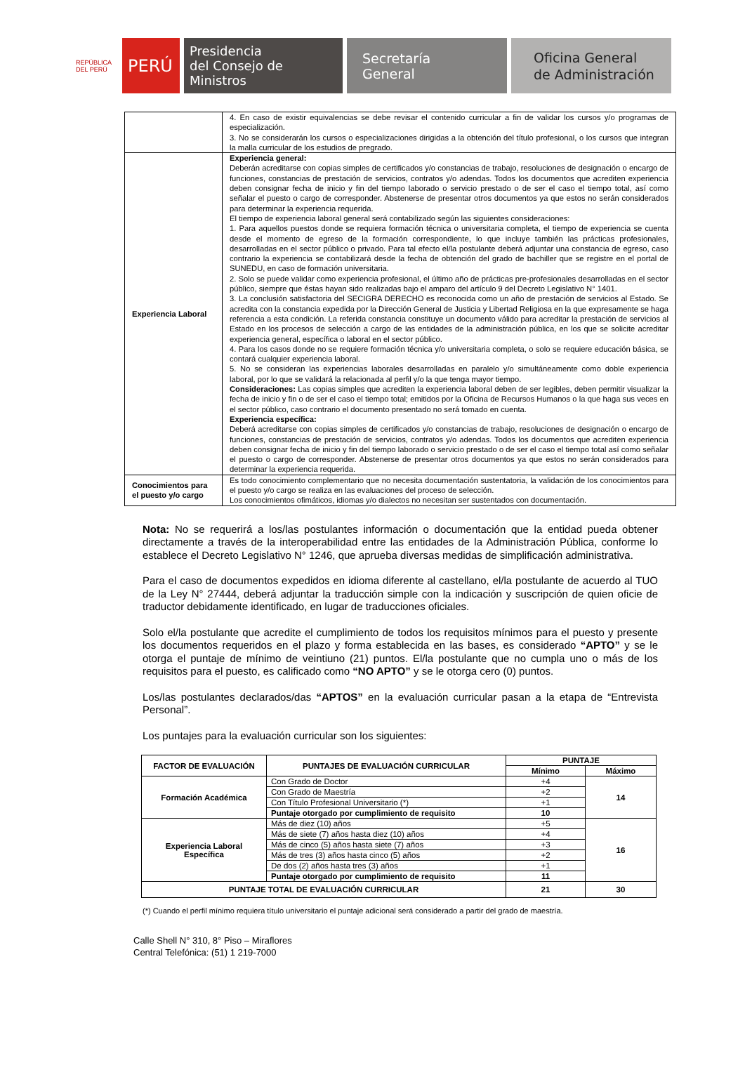REPÚBLICA DEL PERÚ
PERÚ
Presidencia
del Consejo de Ministros
Secretaría
General
Oficina General
de Administración
| | 4. En caso de existir equivalencias se debe revisar el contenido curricular a fin de validar los cursos y/o programas de especialización. 3. No se considerarán los cursos o especializaciones dirigidas a la obtención del título profesional, o los cursos que integran la malla curricular de los estudios de pregrado. |
| Experiencia Laboral | Experiencia general: Deberán acreditarse con copias simples de certificados y/o constancias de trabajo, resoluciones de designación o encargo de funciones, constancias de prestación de servicios, contratos y/o adendas. Todos los documentos que acrediten experiencia deben consignar fecha de inicio y fin del tiempo laborado o servicio prestado o de ser el caso el tiempo total, así como señalar el puesto o cargo de corresponder. Abstenerse de presentar otros documentos ya que estos no serán considerados para determinar la experiencia requerida. El tiempo de experiencia laboral general será contabilizado según las siguientes consideraciones: 1. Para aquellos puestos donde se requiera formación técnica o universitaria completa, el tiempo de experiencia se cuenta desde el momento de egreso de la formación correspondiente, lo que incluye también las prácticas profesionales, desarrolladas en el sector público o privado. Para tal efecto el/la postulante deberá adjuntar una constancia de egreso, caso contrario la experiencia se contabilizará desde la fecha de obtención del grado de bachiller que se registre en el portal de SUNEDU, en caso de formación universitaria. 2. Solo se puede validar como experiencia profesional, el último año de prácticas pre-profesionales desarrolladas en el sector público, siempre que éstas hayan sido realizadas bajo el amparo del artículo 9 del Decreto Legislativo N° 1401. 3. La conclusión satisfactoria del SECIGRA DERECHO es reconocida como un año de prestación de servicios al Estado. Se acredita con la constancia expedida por la Dirección General de Justicia y Libertad Religiosa en la que expresamente se haga referencia a esta condición. La referida constancia constituye un documento válido para acreditar la prestación de servicios al Estado en los procesos de selección a cargo de las entidades de la administración pública, en los que se solicite acreditar experiencia general, específica o laboral en el sector público. 4. Para los casos donde no se requiere formación técnica y/o universitaria completa, o solo se requiere educación básica, se contará cualquier experiencia laboral. 5. No se consideran las experiencias laborales desarrolladas en paralelo y/o simultáneamente como doble experiencia laboral, por lo que se validará la relacionada al perfil y/o la que tenga mayor tiempo. Consideraciones: Las copias simples que acrediten la experiencia laboral deben de ser legibles, deben permitir visualizar la fecha de inicio y fin o de ser el caso el tiempo total; emitidos por la Oficina de Recursos Humanos o la que haga sus veces en el sector público, caso contrario el documento presentado no será tomado en cuenta. Experiencia específica: Deberá acreditarse con copias simples de certificados y/o constancias de trabajo, resoluciones de designación o encargo de funciones, constancias de prestación de servicios, contratos y/o adendas. Todos los documentos que acrediten experiencia deben consignar fecha de inicio y fin del tiempo laborado o servicio prestado o de ser el caso el tiempo total así como señalar el puesto o cargo de corresponder. Abstenerse de presentar otros documentos ya que estos no serán considerados para determinar la experiencia requerida. |
| Conocimientos para el puesto y/o cargo | Es todo conocimiento complementario que no necesita documentación sustentatoria, la validación de los conocimientos para el puesto y/o cargo se realiza en las evaluaciones del proceso de selección. Los conocimientos ofimáticos, idiomas y/o dialectos no necesitan ser sustentados con documentación. |
Nota: No se requerirá a los/las postulantes información o documentación que la entidad pueda obtener directamente a través de la interoperabilidad entre las entidades de la Administración Pública, conforme lo establece el Decreto Legislativo N° 1246, que aprueba diversas medidas de simplificación administrativa.
Para el caso de documentos expedidos en idioma diferente al castellano, el/la postulante de acuerdo al TUO de la Ley N° 27444, deberá adjuntar la traducción simple con la indicación y suscripción de quien oficie de traductor debidamente identificado, en lugar de traducciones oficiales.
Solo el/la postulante que acredite el cumplimiento de todos los requisitos mínimos para el puesto y presente los documentos requeridos en el plazo y forma establecida en las bases, es considerado “APTO” y se le otorga el puntaje de mínimo de veintiuno (21) puntos. El/la postulante que no cumpla uno o más de los requisitos para el puesto, es calificado como “NO APTO” y se le otorga cero (0) puntos.
Los/las postulantes declarados/das “APTOS” en la evaluación curricular pasan a la etapa de “Entrevista Personal”.
Los puntajes para la evaluación curricular son los siguientes:
| FACTOR DE EVALUACIÓN | PUNTAJES DE EVALUACIÓN CURRICULAR | PUNTAJE | |
| --- | --- | --- | --- |
| | | Mínimo | Máximo |
| Formación Académica | Con Grado de Doctor | +4 | 14 |
| | Con Grado de Maestría | +2 | |
| | Con Título Profesional Universitario (*) | +1 | |
| | Puntaje otorgado por cumplimiento de requisito | 10 | |
| Experiencia Laboral Específica | Más de diez (10) años | +5 | 16 |
| | Más de siete (7) años hasta diez (10) años | +4 | |
| | Más de cinco (5) años hasta siete (7) años | +3 | |
| | Más de tres (3) años hasta cinco (5) años | +2 | |
| | De dos (2) años hasta tres (3) años | +1 | |
| | Puntaje otorgado por cumplimiento de requisito | 11 | |
| PUNTAJE TOTAL DE EVALUACIÓN CURRICULAR | | 21 | 30 |
(*) Cuando el perfil mínimo requiera título universitario el puntaje adicional será considerado a partir del grado de maestría.
Calle Shell N° 310, 8° Piso – Miraflores
Central Telefónica: (51) 1 219-7000